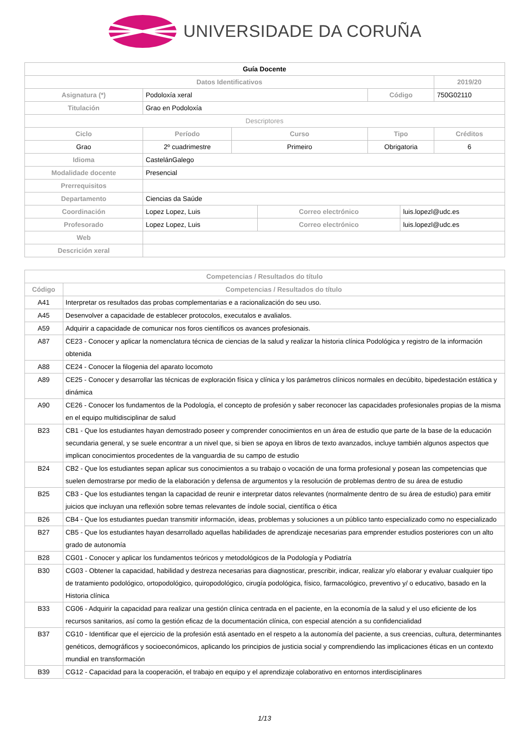UNIVERSIDADE DA CORUÑA
| Guía Docente | | | | | | |
| Datos Identificativos | | | | | | 2019/20 |
| Asignatura (*) | Podoloxía xeral | | | Código | | 750G02110 |
| Titulación | Grao en Podoloxía | | | | | |
| Descriptores | | | | | | |
| Ciclo | Período | Curso | | Tipo | | Créditos |
| Grao | 2º cuadrimestre | Primeiro | | Obrigatoria | | 6 |
| Idioma | CastelánGalego | | | | | |
| Modalidade docente | Presencial | | | | | |
| Prerrequisitos | | | | | | |
| Departamento | Ciencias da Saúde | | | | | |
| Coordinación | Lopez Lopez, Luis | | Correo electrónico | | luis.lopezl@udc.es | |
| Profesorado | Lopez Lopez, Luis | | Correo electrónico | | luis.lopezl@udc.es | |
| Web | | | | | | |
| Descrición xeral | | | | | | |
| Competencias / Resultados do título | |
| --- | --- |
| Código | Competencias / Resultados do título |
| A41 | Interpretar os resultados das probas complementarias e a racionalización do seu uso. |
| A45 | Desenvolver a capacidade de establecer protocolos, executalos e avalialos. |
| A59 | Adquirir a capacidade de comunicar nos foros científicos os avances profesionais. |
| A87 | CE23 - Conocer y aplicar la nomenclatura técnica de ciencias de la salud y realizar la historia clínica Podológica y registro de la información obtenida |
| A88 | CE24 - Conocer la filogenia del aparato locomoto |
| A89 | CE25 - Conocer y desarrollar las técnicas de exploración física y clínica y los parámetros clínicos normales en decúbito, bipedestación estática y dinámica |
| A90 | CE26 - Conocer los fundamentos de la Podología, el concepto de profesión y saber reconocer las capacidades profesionales propias de la misma en el equipo multidisciplinar de salud |
| B23 | CB1 - Que los estudiantes hayan demostrado poseer y comprender conocimientos en un área de estudio que parte de la base de la educación secundaria general, y se suele encontrar a un nivel que, si bien se apoya en libros de texto avanzados, incluye también algunos aspectos que implican conocimientos procedentes de la vanguardia de su campo de estudio |
| B24 | CB2 - Que los estudiantes sepan aplicar sus conocimientos a su trabajo o vocación de una forma profesional y posean las competencias que suelen demostrarse por medio de la elaboración y defensa de argumentos y la resolución de problemas dentro de su área de estudio |
| B25 | CB3 - Que los estudiantes tengan la capacidad de reunir e interpretar datos relevantes (normalmente dentro de su área de estudio) para emitir juicios que incluyan una reflexión sobre temas relevantes de índole social, científica o ética |
| B26 | CB4 - Que los estudiantes puedan transmitir información, ideas, problemas y soluciones a un público tanto especializado como no especializado |
| B27 | CB5 - Que los estudiantes hayan desarrollado aquellas habilidades de aprendizaje necesarias para emprender estudios posteriores con un alto grado de autonomía |
| B28 | CG01 - Conocer y aplicar los fundamentos teóricos y metodológicos de la Podología y Podiatría |
| B30 | CG03 - Obtener la capacidad, habilidad y destreza necesarias para diagnosticar, prescribir, indicar, realizar y/o elaborar y evaluar cualquier tipo de tratamiento podológico, ortopodológico, quiropodológico, cirugía podológica, físico, farmacológico, preventivo y/ o educativo, basado en la Historia clínica |
| B33 | CG06 - Adquirir la capacidad para realizar una gestión clínica centrada en el paciente, en la economía de la salud y el uso eficiente de los recursos sanitarios, así como la gestión eficaz de la documentación clínica, con especial atención a su confidencialidad |
| B37 | CG10 - Identificar que el ejercicio de la profesión está asentado en el respeto a la autonomía del paciente, a sus creencias, cultura, determinantes genéticos, demográficos y socioeconómicos, aplicando los principios de justicia social y comprendiendo las implicaciones éticas en un contexto mundial en transformación |
| B39 | CG12 - Capacidad para la cooperación, el trabajo en equipo y el aprendizaje colaborativo en entornos interdisciplinares |
1/13